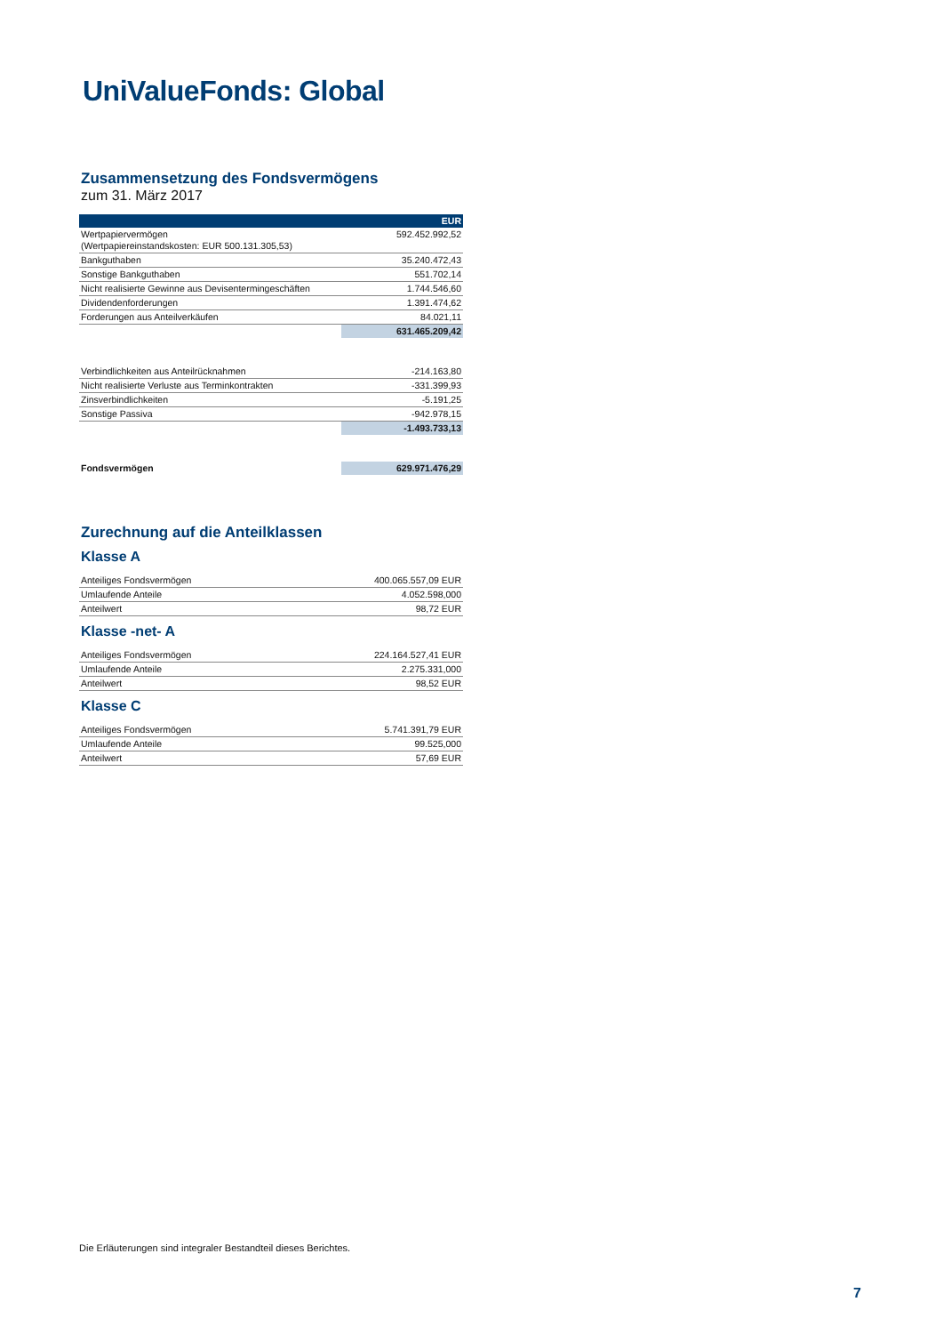Uni ValueFonds: Global
Zusammensetzung des Fondsvermögens
zum 31. März 2017
| | EUR |
| --- | --- |
| Wertpapiervermögen (Wertpapiereinstandskosten: EUR 500.131.305,53) | 592.452.992,52 |
| Bankguthaben | 35.240.472,43 |
| Sonstige Bankguthaben | 551.702,14 |
| Nicht realisierte Gewinne aus Devisentermingeschäften | 1.744.546,60 |
| Dividendenforderungen | 1.391.474,62 |
| Forderungen aus Anteilverkäufen | 84.021,11 |
| | 631.465.209,42 |
| Verbindlichkeiten aus Anteilrücknahmen | -214.163,80 |
| Nicht realisierte Verluste aus Terminkontrakten | -331.399,93 |
| Zinsverbindlichkeiten | -5.191,25 |
| Sonstige Passiva | -942.978,15 |
| | -1.493.733,13 |
| Fondsvermögen | 629.971.476,29 |
Zurechnung auf die Anteilklassen
Klasse A
| Anteiliges Fondsvermögen | 400.065.557,09 EUR |
| Umlaufende Anteile | 4.052.598,000 |
| Anteilwert | 98,72 EUR |
Klasse -net- A
| Anteiliges Fondsvermögen | 224.164.527,41 EUR |
| Umlaufende Anteile | 2.275.331,000 |
| Anteilwert | 98,52 EUR |
Klasse C
| Anteiliges Fondsvermögen | 5.741.391,79 EUR |
| Umlaufende Anteile | 99.525,000 |
| Anteilwert | 57,69 EUR |
Die Erläuterungen sind integraler Bestandteil dieses Berichtes.
7